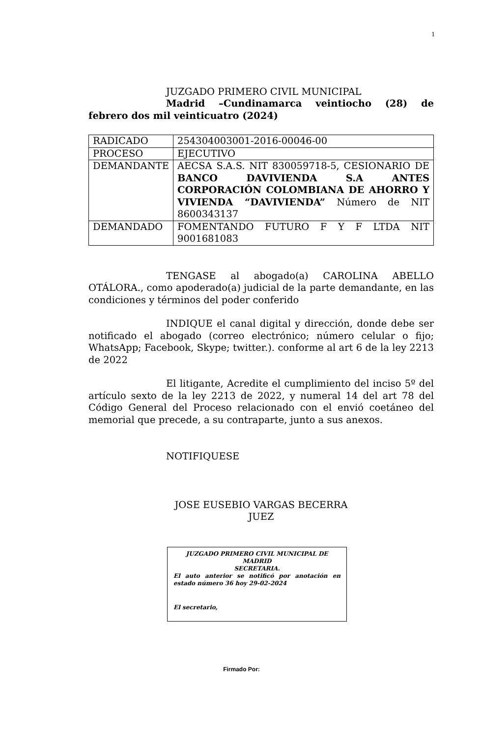1
JUZGADO PRIMERO CIVIL MUNICIPAL
Madrid –Cundinamarca veintiocho (28) de febrero dos mil veinticuatro (2024)
| RADICADO | 254304003001-2016-00046-00 |
| PROCESO | EJECUTIVO |
| DEMANDANTE | AECSA S.A.S. NIT 830059718-5, CESIONARIO DE BANCO DAVIVIENDA S.A ANTES CORPORACIÓN COLOMBIANA DE AHORRO Y VIVIENDA “DAVIVIENDA” Número de NIT 8600343137 |
| DEMANDADO | FOMENTANDO FUTURO F Y F LTDA NIT 9001681083 |
TENGASE al abogado(a) CAROLINA ABELLO OTÁLORA., como apoderado(a) judicial de la parte demandante, en las condiciones y términos del poder conferido
INDIQUE el canal digital y dirección, donde debe ser notificado el abogado (correo electrónico; número celular o fijo; WhatsApp; Facebook, Skype; twitter.). conforme al art 6 de la ley 2213 de 2022
El litigante, Acredite el cumplimiento del inciso 5º del artículo sexto de la ley 2213 de 2022, y numeral 14 del art 78 del Código General del Proceso relacionado con el envió coetáneo del memorial que precede, a su contraparte, junto a sus anexos.
NOTIFIQUESE
JOSE EUSEBIO VARGAS BECERRA
JUEZ
JUZGADO PRIMERO CIVIL MUNICIPAL DE MADRID
SECRETARIA.
El auto anterior se notificó por anotación en estado número 36 hoy 29-02-2024
El secretario,
Firmado Por: